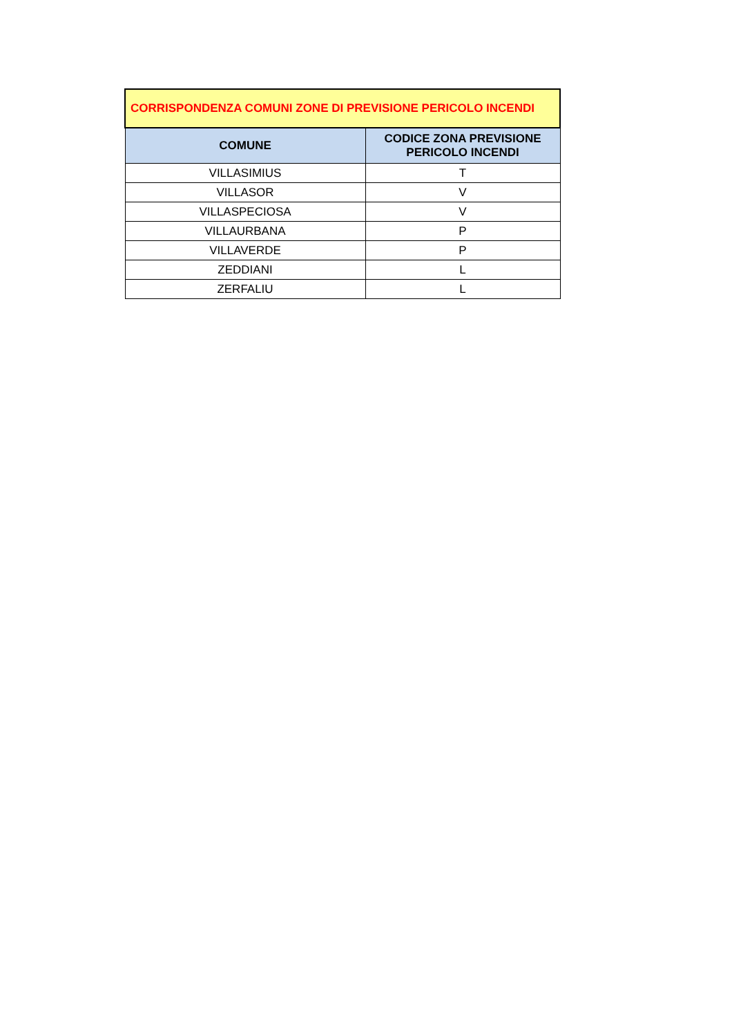| CORRISPONDENZA COMUNI ZONE DI PREVISIONE PERICOLO INCENDI | |
| --- | --- |
| COMUNE | CODICE ZONA PREVISIONE PERICOLO INCENDI |
| VILLASIMIUS | T |
| VILLASOR | V |
| VILLASPECIOSA | V |
| VILLAURBANA | P |
| VILLAVERDE | P |
| ZEDDIANI | L |
| ZERFALIU | L |